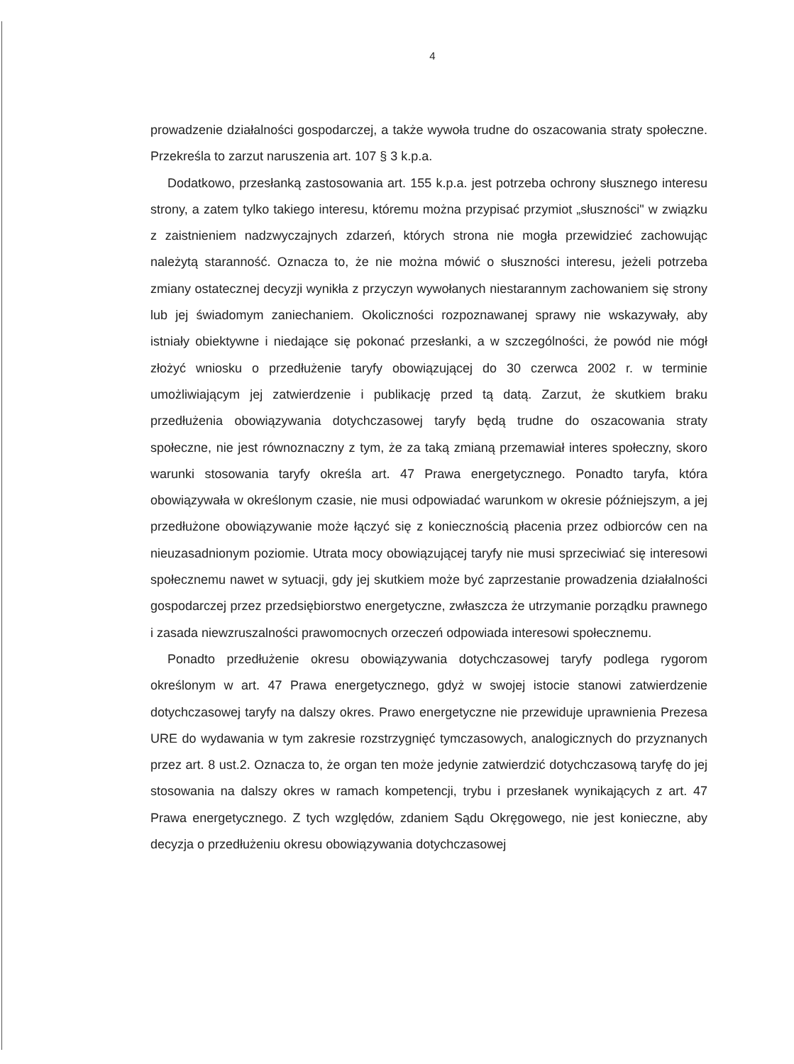4
prowadzenie działalności gospodarczej, a także wywoła trudne do oszacowania straty społeczne. Przekreśla to zarzut naruszenia art. 107 § 3 k.p.a.
Dodatkowo, przesłanką zastosowania art. 155 k.p.a. jest potrzeba ochrony słusznego interesu strony, a zatem tylko takiego interesu, któremu można przypisać przymiot „słuszności" w związku z zaistnieniem nadzwyczajnych zdarzeń, których strona nie mogła przewidzieć zachowując należytą staranność. Oznacza to, że nie można mówić o słuszności interesu, jeżeli potrzeba zmiany ostatecznej decyzji wynikła z przyczyn wywołanych niestarannym zachowaniem się strony lub jej świadomym zaniechaniem. Okoliczności rozpoznawanej sprawy nie wskazywały, aby istniały obiektywne i niedające się pokonać przesłanki, a w szczególności, że powód nie mógł złożyć wniosku o przedłużenie taryfy obowiązującej do 30 czerwca 2002 r. w terminie umożliwiającym jej zatwierdzenie i publikację przed tą datą. Zarzut, że skutkiem braku przedłużenia obowiązywania dotychczasowej taryfy będą trudne do oszacowania straty społeczne, nie jest równoznaczny z tym, że za taką zmianą przemawiał interes społeczny, skoro warunki stosowania taryfy określa art. 47 Prawa energetycznego. Ponadto taryfa, która obowiązywała w określonym czasie, nie musi odpowiadać warunkom w okresie późniejszym, a jej przedłużone obowiązywanie może łączyć się z koniecznością płacenia przez odbiorców cen na nieuzasadnionym poziomie. Utrata mocy obowiązującej taryfy nie musi sprzeciwiać się interesowi społecznemu nawet w sytuacji, gdy jej skutkiem może być zaprzestanie prowadzenia działalności gospodarczej przez przedsiębiorstwo energetyczne, zwłaszcza że utrzymanie porządku prawnego i zasada niewzruszalności prawomocnych orzeczeń odpowiada interesowi społecznemu.
Ponadto przedłużenie okresu obowiązywania dotychczasowej taryfy podlega rygorom określonym w art. 47 Prawa energetycznego, gdyż w swojej istocie stanowi zatwierdzenie dotychczasowej taryfy na dalszy okres. Prawo energetyczne nie przewiduje uprawnienia Prezesa URE do wydawania w tym zakresie rozstrzygnięć tymczasowych, analogicznych do przyznanych przez art. 8 ust.2. Oznacza to, że organ ten może jedynie zatwierdzić dotychczasową taryfę do jej stosowania na dalszy okres w ramach kompetencji, trybu i przesłanek wynikających z art. 47 Prawa energetycznego. Z tych względów, zdaniem Sądu Okręgowego, nie jest konieczne, aby decyzja o przedłużeniu okresu obowiązywania dotychczasowej